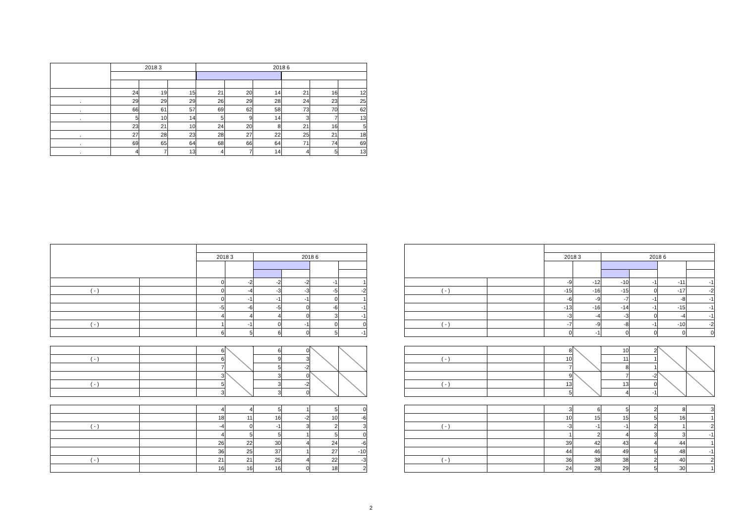| | 2018 3 | | | 2018 6 | | | | | |
| --- | --- | --- | --- | --- | --- | --- | --- | --- | --- |
| | 24 | 19 | 15 | 21 | 20 | 14 | 21 | 16 | 12 |
| . | 29 | 29 | 29 | 26 | 29 | 28 | 24 | 23 | 25 |
| . | 66 | 61 | 57 | 69 | 62 | 58 | 73 | 70 | 62 |
| . | 5 | 10 | 14 | 5 | 9 | 14 | 3 | 7 | 13 |
| | 23 | 21 | 10 | 24 | 20 | 8 | 21 | 16 | 5 |
| . | 27 | 28 | 23 | 28 | 27 | 22 | 25 | 21 | 18 |
| . | 69 | 65 | 64 | 68 | 66 | 64 | 71 | 74 | 69 |
| . | 4 | 7 | 13 | 4 | 7 | 14 | 4 | 5 | 13 |
| | | 2018 3 | | 2018 6 | | | |
| --- | --- | --- | --- | --- | --- | --- | --- |
| | | 0 | -2 | -2 | -2 | -1 | 1 |
| ( - ) | | 0 | -4 | -3 | -3 | -5 | -2 |
| | | 0 | -1 | -1 | -1 | 0 | 1 |
| | | -5 | -6 | -5 | 0 | -6 | -1 |
| | | 4 | 4 | 4 | 0 | 3 | -1 |
| ( - ) | | 1 | -1 | 0 | -1 | 0 | 0 |
| | | 6 | 5 | 6 | 0 | 5 | -1 |
| | | 6 | | 6 | 0 | | |
| ( - ) | | 6 | | 9 | 3 | | |
| | | 7 | | 5 | -2 | | |
| | | 3 | | 3 | 0 | | |
| ( - ) | | 5 | | 3 | -2 | | |
| | | 3 | | 3 | 0 | | |
| | | 4 | 4 | 5 | 1 | 5 | 0 |
| | | 18 | 11 | 16 | -2 | 10 | -6 |
| ( - ) | | -4 | 0 | -1 | 3 | 2 | 3 |
| | | 4 | 5 | 5 | 1 | 5 | 0 |
| | | 26 | 22 | 30 | 4 | 24 | -6 |
| | | 36 | 25 | 37 | 1 | 27 | -10 |
| ( - ) | | 21 | 21 | 25 | 4 | 22 | -3 |
| | | 16 | 16 | 16 | 0 | 18 | 2 |
| | | 2018 3 | | 2018 6 | | | |
| --- | --- | --- | --- | --- | --- | --- | --- |
| | | -9 | -12 | -10 | -1 | -11 | -1 |
| ( - ) | | -15 | -16 | -15 | 0 | -17 | -2 |
| | | -6 | -9 | -7 | -1 | -8 | -1 |
| | | -13 | -16 | -14 | -1 | -15 | -1 |
| | | -3 | -4 | -3 | 0 | -4 | -1 |
| ( - ) | | -7 | -9 | -8 | -1 | -10 | -2 |
| | | 0 | -1 | 0 | 0 | 0 | 0 |
| | | 8 | | 10 | 2 | | |
| ( - ) | | 10 | | 11 | 1 | | |
| | | 7 | | 8 | 1 | | |
| | | 9 | | 7 | -2 | | |
| ( - ) | | 13 | | 13 | 0 | | |
| | | 5 | | 4 | -1 | | |
| | | 3 | 6 | 5 | 2 | 8 | 3 |
| | | 10 | 15 | 15 | 5 | 16 | 1 |
| ( - ) | | -3 | -1 | -1 | 2 | 1 | 2 |
| | | 1 | 2 | 4 | 3 | 3 | -1 |
| | | 39 | 42 | 43 | 4 | 44 | 1 |
| | | 44 | 46 | 49 | 5 | 48 | -1 |
| ( - ) | | 36 | 38 | 38 | 2 | 40 | 2 |
| | | 24 | 28 | 29 | 5 | 30 | 1 |
2